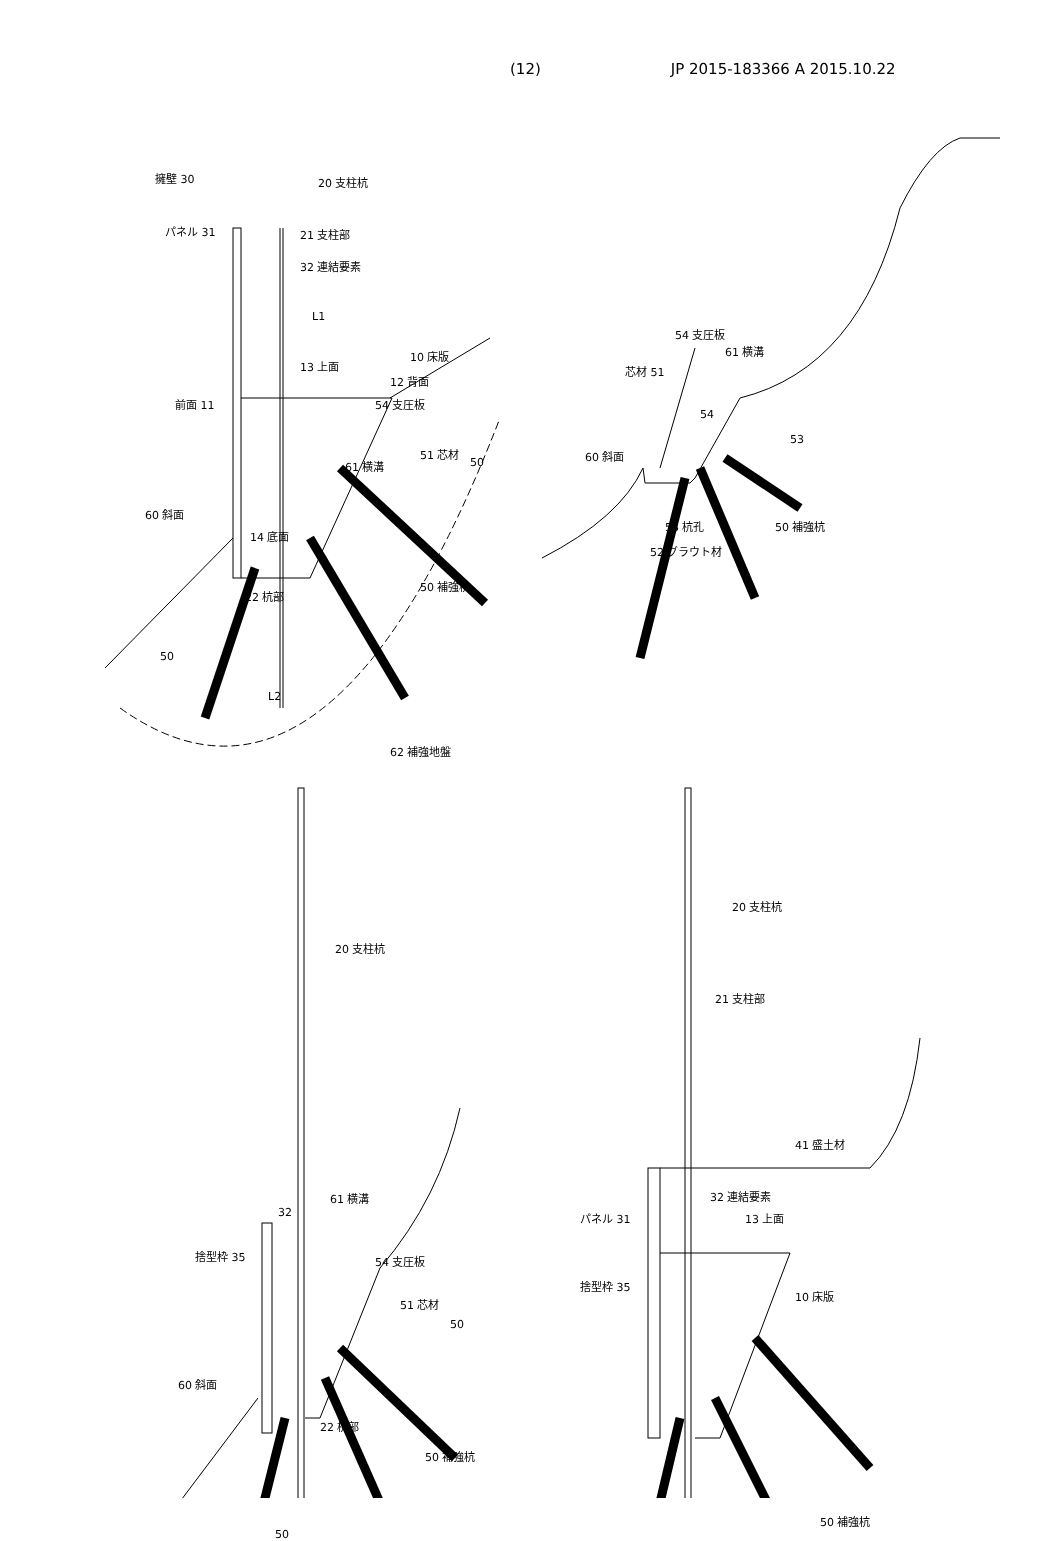(12) JP 2015-183366 A 2015.10.22
擁壁 30 20 支柱杭
パネル 31 21 支柱部
32 連結要素
L1
13 上面
10 床版
12 背面
前面 11 54 支圧板
51 芯材
61 横溝 50
60 斜面
14 底面
22 杭部
50 補強杭
50
L2
62 補強地盤
54 支圧板
61 横溝
芯材 51
54
53
60 斜面
53 杭孔 50 補強杭
52 グラウト材
20 支柱杭
61 横溝
32
捨型枠 35 54 支圧板
51 芯材
50
60 斜面
22 杭部
50 補強杭
50
20 支柱杭
21 支柱部
41 盛土材
32 連結要素
パネル 31 13 上面
捨型枠 35
10 床版
50 補強杭